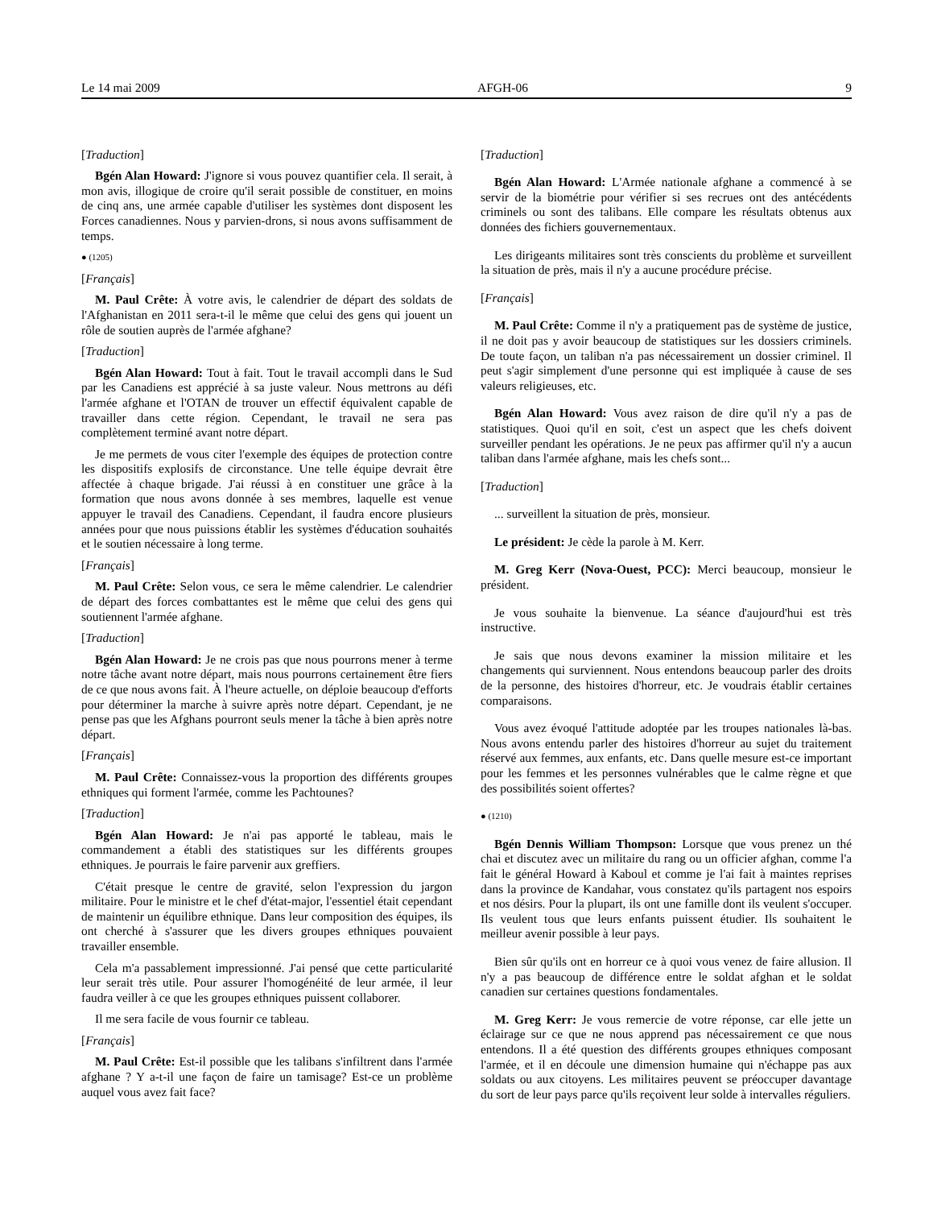Le 14 mai 2009 AFGH-06 9
[Traduction]
Bgén Alan Howard: J'ignore si vous pouvez quantifier cela. Il serait, à mon avis, illogique de croire qu'il serait possible de constituer, en moins de cinq ans, une armée capable d'utiliser les systèmes dont disposent les Forces canadiennes. Nous y parvien-drons, si nous avons suffisamment de temps.
● (1205)
[Français]
M. Paul Crête: À votre avis, le calendrier de départ des soldats de l'Afghanistan en 2011 sera-t-il le même que celui des gens qui jouent un rôle de soutien auprès de l'armée afghane?
[Traduction]
Bgén Alan Howard: Tout à fait. Tout le travail accompli dans le Sud par les Canadiens est apprécié à sa juste valeur. Nous mettrons au défi l'armée afghane et l'OTAN de trouver un effectif équivalent capable de travailler dans cette région. Cependant, le travail ne sera pas complètement terminé avant notre départ.
Je me permets de vous citer l'exemple des équipes de protection contre les dispositifs explosifs de circonstance. Une telle équipe devrait être affectée à chaque brigade. J'ai réussi à en constituer une grâce à la formation que nous avons donnée à ses membres, laquelle est venue appuyer le travail des Canadiens. Cependant, il faudra encore plusieurs années pour que nous puissions établir les systèmes d'éducation souhaités et le soutien nécessaire à long terme.
[Français]
M. Paul Crête: Selon vous, ce sera le même calendrier. Le calendrier de départ des forces combattantes est le même que celui des gens qui soutiennent l'armée afghane.
[Traduction]
Bgén Alan Howard: Je ne crois pas que nous pourrons mener à terme notre tâche avant notre départ, mais nous pourrons certainement être fiers de ce que nous avons fait. À l'heure actuelle, on déploie beaucoup d'efforts pour déterminer la marche à suivre après notre départ. Cependant, je ne pense pas que les Afghans pourront seuls mener la tâche à bien après notre départ.
[Français]
M. Paul Crête: Connaissez-vous la proportion des différents groupes ethniques qui forment l'armée, comme les Pachtounes?
[Traduction]
Bgén Alan Howard: Je n'ai pas apporté le tableau, mais le commandement a établi des statistiques sur les différents groupes ethniques. Je pourrais le faire parvenir aux greffiers.
C'était presque le centre de gravité, selon l'expression du jargon militaire. Pour le ministre et le chef d'état-major, l'essentiel était cependant de maintenir un équilibre ethnique. Dans leur composition des équipes, ils ont cherché à s'assurer que les divers groupes ethniques pouvaient travailler ensemble.
Cela m'a passablement impressionné. J'ai pensé que cette particularité leur serait très utile. Pour assurer l'homogénéité de leur armée, il leur faudra veiller à ce que les groupes ethniques puissent collaborer.
Il me sera facile de vous fournir ce tableau.
[Français]
M. Paul Crête: Est-il possible que les talibans s'infiltrent dans l'armée afghane ? Y a-t-il une façon de faire un tamisage? Est-ce un problème auquel vous avez fait face?
[Traduction]
Bgén Alan Howard: L'Armée nationale afghane a commencé à se servir de la biométrie pour vérifier si ses recrues ont des antécédents criminels ou sont des talibans. Elle compare les résultats obtenus aux données des fichiers gouvernementaux.
Les dirigeants militaires sont très conscients du problème et surveillent la situation de près, mais il n'y a aucune procédure précise.
[Français]
M. Paul Crête: Comme il n'y a pratiquement pas de système de justice, il ne doit pas y avoir beaucoup de statistiques sur les dossiers criminels. De toute façon, un taliban n'a pas nécessairement un dossier criminel. Il peut s'agir simplement d'une personne qui est impliquée à cause de ses valeurs religieuses, etc.
Bgén Alan Howard: Vous avez raison de dire qu'il n'y a pas de statistiques. Quoi qu'il en soit, c'est un aspect que les chefs doivent surveiller pendant les opérations. Je ne peux pas affirmer qu'il n'y a aucun taliban dans l'armée afghane, mais les chefs sont...
[Traduction]
... surveillent la situation de près, monsieur.
Le président: Je cède la parole à M. Kerr.
M. Greg Kerr (Nova-Ouest, PCC): Merci beaucoup, monsieur le président.
Je vous souhaite la bienvenue. La séance d'aujourd'hui est très instructive.
Je sais que nous devons examiner la mission militaire et les changements qui surviennent. Nous entendons beaucoup parler des droits de la personne, des histoires d'horreur, etc. Je voudrais établir certaines comparaisons.
Vous avez évoqué l'attitude adoptée par les troupes nationales là-bas. Nous avons entendu parler des histoires d'horreur au sujet du traitement réservé aux femmes, aux enfants, etc. Dans quelle mesure est-ce important pour les femmes et les personnes vulnérables que le calme règne et que des possibilités soient offertes?
● (1210)
Bgén Dennis William Thompson: Lorsque que vous prenez un thé chai et discutez avec un militaire du rang ou un officier afghan, comme l'a fait le général Howard à Kaboul et comme je l'ai fait à maintes reprises dans la province de Kandahar, vous constatez qu'ils partagent nos espoirs et nos désirs. Pour la plupart, ils ont une famille dont ils veulent s'occuper. Ils veulent tous que leurs enfants puissent étudier. Ils souhaitent le meilleur avenir possible à leur pays.
Bien sûr qu'ils ont en horreur ce à quoi vous venez de faire allusion. Il n'y a pas beaucoup de différence entre le soldat afghan et le soldat canadien sur certaines questions fondamentales.
M. Greg Kerr: Je vous remercie de votre réponse, car elle jette un éclairage sur ce que ne nous apprend pas nécessairement ce que nous entendons. Il a été question des différents groupes ethniques composant l'armée, et il en découle une dimension humaine qui n'échappe pas aux soldats ou aux citoyens. Les militaires peuvent se préoccuper davantage du sort de leur pays parce qu'ils reçoivent leur solde à intervalles réguliers.